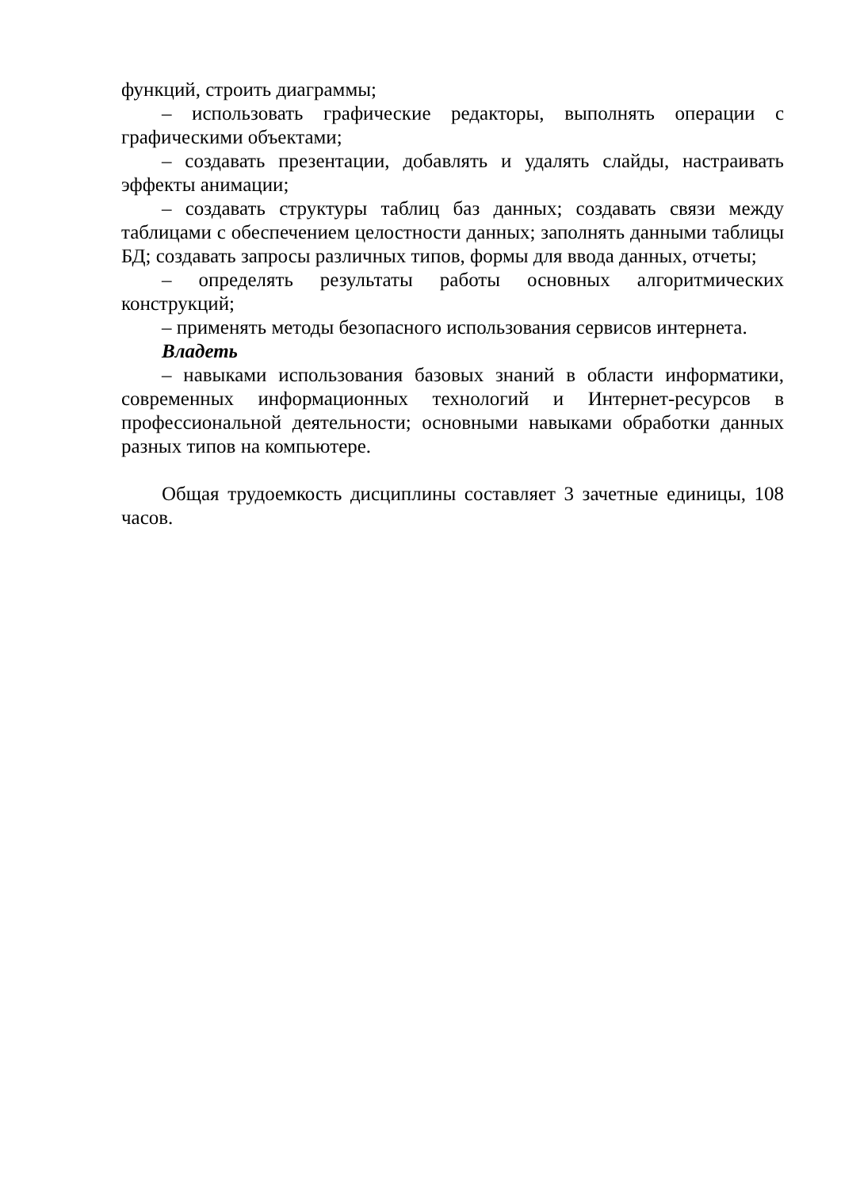функций, строить диаграммы;
– использовать графические редакторы, выполнять операции с графическими объектами;
– создавать презентации, добавлять и удалять слайды, настраивать эффекты анимации;
– создавать структуры таблиц баз данных; создавать связи между таблицами с обеспечением целостности данных; заполнять данными таблицы БД; создавать запросы различных типов, формы для ввода данных, отчеты;
– определять результаты работы основных алгоритмических конструкций;
– применять методы безопасного использования сервисов интернета.
Владеть
– навыками использования базовых знаний в области информатики, современных информационных технологий и Интернет-ресурсов в профессиональной деятельности; основными навыками обработки данных разных типов на компьютере.
Общая трудоемкость дисциплины составляет 3 зачетные единицы, 108 часов.